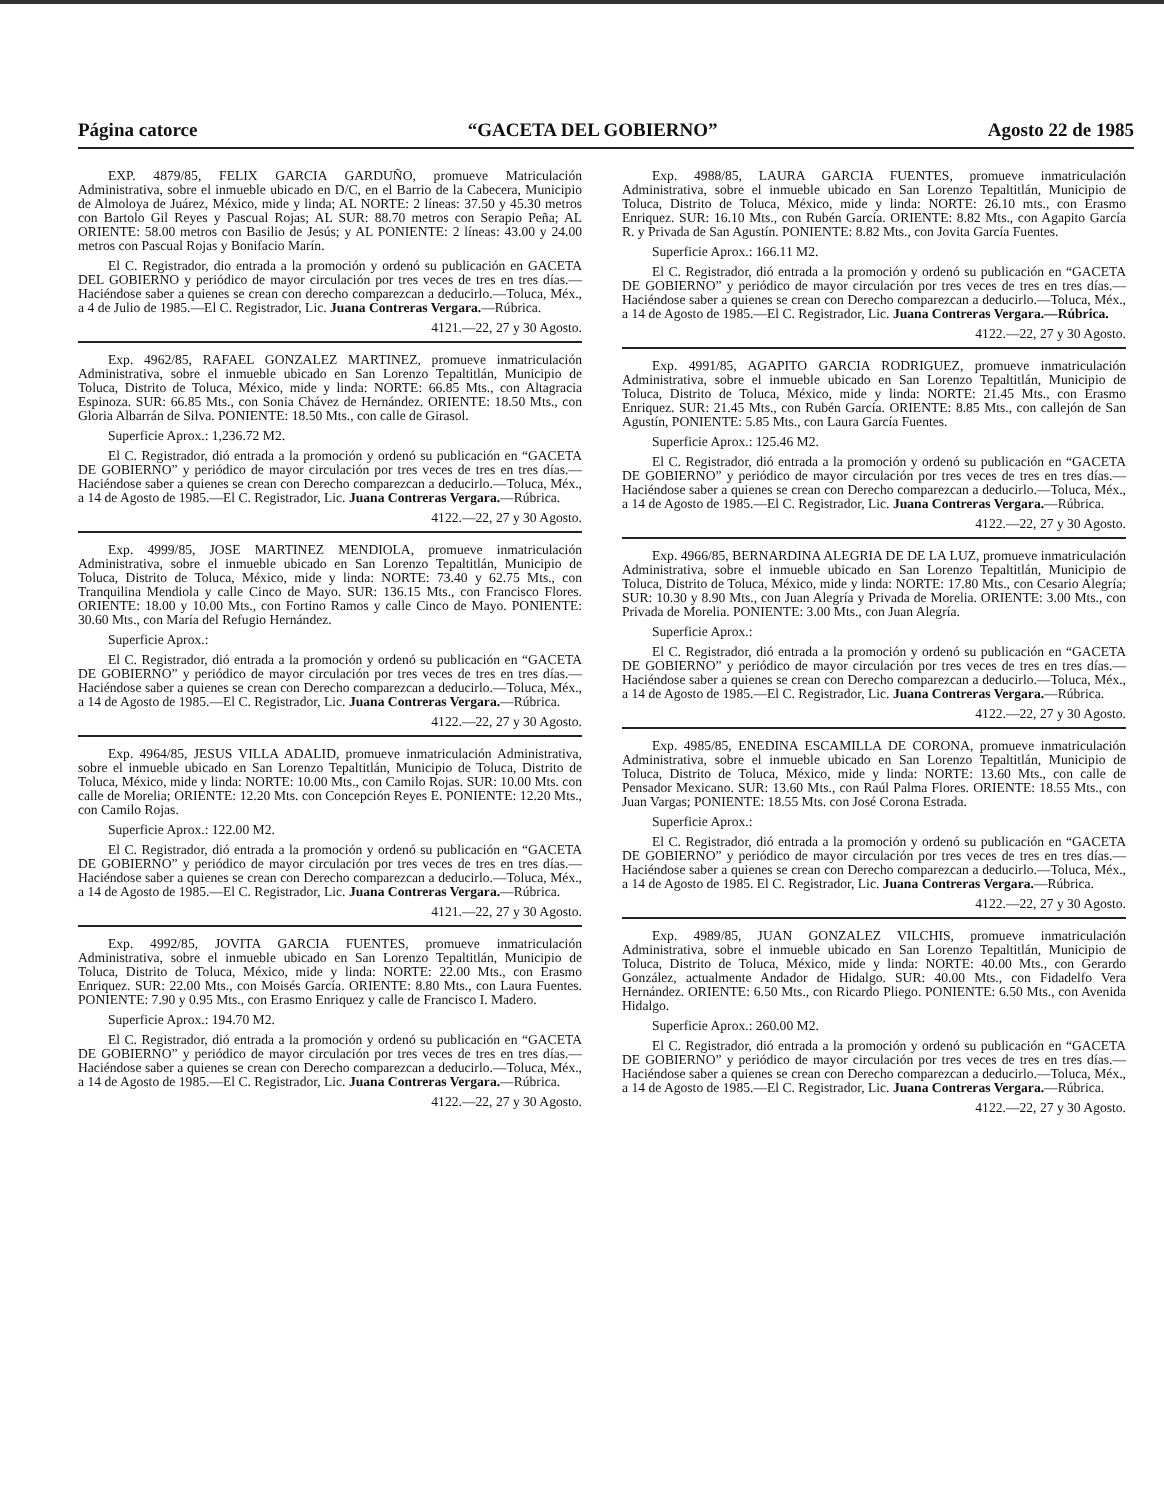Página catorce “GACETA DEL GOBIERNO” Agosto 22 de 1985
EXP. 4879/85, FELIX GARCIA GARDUÑO, promueve Matriculación Administrativa, sobre el inmueble ubicado en D/C, en el Barrio de la Cabecera, Municipio de Almoloya de Juárez, México, mide y linda; AL NORTE: 2 líneas: 37.50 y 45.30 metros con Bartolo Gil Reyes y Pascual Rojas; AL SUR: 88.70 metros con Serapio Peña; AL ORIENTE: 58.00 metros con Basilio de Jesús; y AL PONIENTE: 2 líneas: 43.00 y 24.00 metros con Pascual Rojas y Bonifacio Marín.
El C. Registrador, dio entrada a la promoción y ordenó su publicación en GACETA DEL GOBIERNO y periódico de mayor circulación por tres veces de tres en tres días.—Haciéndose saber a quienes se crean con derecho comparezcan a deducirlo.—Toluca, Méx., a 4 de Julio de 1985.—El C. Registrador, Lic. Juana Contreras Vergara.—Rúbrica.
4121.—22, 27 y 30 Agosto.
Exp. 4962/85, RAFAEL GONZALEZ MARTINEZ, promueve inmatriculación Administrativa, sobre el inmueble ubicado en San Lorenzo Tepaltitlán, Municipio de Toluca, Distrito de Toluca, México, mide y linda: NORTE: 66.85 Mts., con Altagracia Espinoza. SUR: 66.85 Mts., con Sonia Chávez de Hernández. ORIENTE: 18.50 Mts., con Gloria Albarrán de Silva. PONIENTE: 18.50 Mts., con calle de Girasol.
Superficie Aprox.: 1,236.72 M2.
El C. Registrador, dió entrada a la promoción y ordenó su publicación en “GACETA DE GOBIERNO” y periódico de mayor circulación por tres veces de tres en tres días.—Haciéndose saber a quienes se crean con Derecho comparezcan a deducirlo.—Toluca, Méx., a 14 de Agosto de 1985.—El C. Registrador, Lic. Juana Contreras Vergara.—Rúbrica.
4122.—22, 27 y 30 Agosto.
Exp. 4999/85, JOSE MARTINEZ MENDIOLA, promueve inmatriculación Administrativa, sobre el inmueble ubicado en San Lorenzo Tepaltitlán, Municipio de Toluca, Distrito de Toluca, México, mide y linda: NORTE: 73.40 y 62.75 Mts., con Tranquilina Mendiola y calle Cinco de Mayo. SUR: 136.15 Mts., con Francisco Flores. ORIENTE: 18.00 y 10.00 Mts., con Fortino Ramos y calle Cinco de Mayo. PONIENTE: 30.60 Mts., con María del Refugio Hernández.
Superficie Aprox.:
El C. Registrador, dió entrada a la promoción y ordenó su publicación en “GACETA DE GOBIERNO” y periódico de mayor circulación por tres veces de tres en tres días.—Haciéndose saber a quienes se crean con Derecho comparezcan a deducirlo.—Toluca, Méx., a 14 de Agosto de 1985.—El C. Registrador, Lic. Juana Contreras Vergara.—Rúbrica.
4122.—22, 27 y 30 Agosto.
Exp. 4964/85, JESUS VILLA ADALID, promueve inmatriculación Administrativa, sobre el inmueble ubicado en San Lorenzo Tepaltitlán, Municipio de Toluca, Distrito de Toluca, México, mide y linda: NORTE: 10.00 Mts., con Camilo Rojas. SUR: 10.00 Mts. con calle de Morelia; ORIENTE: 12.20 Mts. con Concepción Reyes E. PONIENTE: 12.20 Mts., con Camilo Rojas.
Superficie Aprox.: 122.00 M2.
El C. Registrador, dió entrada a la promoción y ordenó su publicación en “GACETA DE GOBIERNO” y periódico de mayor circulación por tres veces de tres en tres días.—Haciéndose saber a quienes se crean con Derecho comparezcan a deducirlo.—Toluca, Méx., a 14 de Agosto de 1985.—El C. Registrador, Lic. Juana Contreras Vergara.—Rúbrica.
4121.—22, 27 y 30 Agosto.
Exp. 4992/85, JOVITA GARCIA FUENTES, promueve inmatriculación Administrativa, sobre el inmueble ubicado en San Lorenzo Tepaltitlán, Municipio de Toluca, Distrito de Toluca, México, mide y linda: NORTE: 22.00 Mts., con Erasmo Enriquez. SUR: 22.00 Mts., con Moisés García. ORIENTE: 8.80 Mts., con Laura Fuentes. PONIENTE: 7.90 y 0.95 Mts., con Erasmo Enriquez y calle de Francisco I. Madero.
Superficie Aprox.: 194.70 M2.
El C. Registrador, dió entrada a la promoción y ordenó su publicación en “GACETA DE GOBIERNO” y periódico de mayor circulación por tres veces de tres en tres días.—Haciéndose saber a quienes se crean con Derecho comparezcan a deducirlo.—Toluca, Méx., a 14 de Agosto de 1985.—El C. Registrador, Lic. Juana Contreras Vergara.—Rúbrica.
4122.—22, 27 y 30 Agosto.
Exp. 4988/85, LAURA GARCIA FUENTES, promueve inmatriculación Administrativa, sobre el inmueble ubicado en San Lorenzo Tepaltitlán, Municipio de Toluca, Distrito de Toluca, México, mide y linda: NORTE: 26.10 mts., con Erasmo Enriquez. SUR: 16.10 Mts., con Rubén García. ORIENTE: 8.82 Mts., con Agapito García R. y Privada de San Agustín. PONIENTE: 8.82 Mts., con Jovita García Fuentes.
Superficie Aprox.: 166.11 M2.
El C. Registrador, dió entrada a la promoción y ordenó su publicación en “GACETA DE GOBIERNO” y periódico de mayor circulación por tres veces de tres en tres días.—Haciéndose saber a quienes se crean con Derecho comparezcan a deducirlo.—Toluca, Méx., a 14 de Agosto de 1985.—El C. Registrador, Lic. Juana Contreras Vergara.—Rúbrica.
4122.—22, 27 y 30 Agosto.
Exp. 4991/85, AGAPITO GARCIA RODRIGUEZ, promueve inmatriculación Administrativa, sobre el inmueble ubicado en San Lorenzo Tepaltitlán, Municipio de Toluca, Distrito de Toluca, México, mide y linda: NORTE: 21.45 Mts., con Erasmo Enriquez. SUR: 21.45 Mts., con Rubén García. ORIENTE: 8.85 Mts., con callejón de San Agustín, PONIENTE: 5.85 Mts., con Laura García Fuentes.
Superficie Aprox.: 125.46 M2.
El C. Registrador, dió entrada a la promoción y ordenó su publicación en “GACETA DE GOBIERNO” y periódico de mayor circulación por tres veces de tres en tres días.—Haciéndose saber a quienes se crean con Derecho comparezcan a deducirlo.—Toluca, Méx., a 14 de Agosto de 1985.—El C. Registrador, Lic. Juana Contreras Vergara.—Rúbrica.
4122.—22, 27 y 30 Agosto.
Exp. 4966/85, BERNARDINA ALEGRIA DE DE LA LUZ, promueve inmatriculación Administrativa, sobre el inmueble ubicado en San Lorenzo Tepaltitlán, Municipio de Toluca, Distrito de Toluca, México, mide y linda: NORTE: 17.80 Mts., con Cesario Alegría; SUR: 10.30 y 8.90 Mts., con Juan Alegría y Privada de Morelia. ORIENTE: 3.00 Mts., con Privada de Morelia. PONIENTE: 3.00 Mts., con Juan Alegría.
Superficie Aprox.:
El C. Registrador, dió entrada a la promoción y ordenó su publicación en “GACETA DE GOBIERNO” y periódico de mayor circulación por tres veces de tres en tres días.—Haciéndose saber a quienes se crean con Derecho comparezcan a deducirlo.—Toluca, Méx., a 14 de Agosto de 1985.—El C. Registrador, Lic. Juana Contreras Vergara.—Rúbrica.
4122.—22, 27 y 30 Agosto.
Exp. 4985/85, ENEDINA ESCAMILLA DE CORONA, promueve inmatriculación Administrativa, sobre el inmueble ubicado en San Lorenzo Tepaltitlán, Municipio de Toluca, Distrito de Toluca, México, mide y linda: NORTE: 13.60 Mts., con calle de Pensador Mexicano. SUR: 13.60 Mts., con Raúl Palma Flores. ORIENTE: 18.55 Mts., con Juan Vargas; PONIENTE: 18.55 Mts. con José Corona Estrada.
Superficie Aprox.:
El C. Registrador, dió entrada a la promoción y ordenó su publicación en “GACETA DE GOBIERNO” y periódico de mayor circulación por tres veces de tres en tres días.—Haciéndose saber a quienes se crean con Derecho comparezcan a deducirlo.—Toluca, Méx., a 14 de Agosto de 1985. El C. Registrador, Lic. Juana Contreras Vergara.—Rúbrica.
4122.—22, 27 y 30 Agosto.
Exp. 4989/85, JUAN GONZALEZ VILCHIS, promueve inmatriculación Administrativa, sobre el inmueble ubicado en San Lorenzo Tepaltitlán, Municipio de Toluca, Distrito de Toluca, México, mide y linda: NORTE: 40.00 Mts., con Gerardo González, actualmente Andador de Hidalgo. SUR: 40.00 Mts., con Fidadelfo Vera Hernández. ORIENTE: 6.50 Mts., con Ricardo Pliego. PONIENTE: 6.50 Mts., con Avenida Hidalgo.
Superficie Aprox.: 260.00 M2.
El C. Registrador, dió entrada a la promoción y ordenó su publicación en “GACETA DE GOBIERNO” y periódico de mayor circulación por tres veces de tres en tres días.—Haciéndose saber a quienes se crean con Derecho comparezcan a deducirlo.—Toluca, Méx., a 14 de Agosto de 1985.—El C. Registrador, Lic. Juana Contreras Vergara.—Rúbrica.
4122.—22, 27 y 30 Agosto.